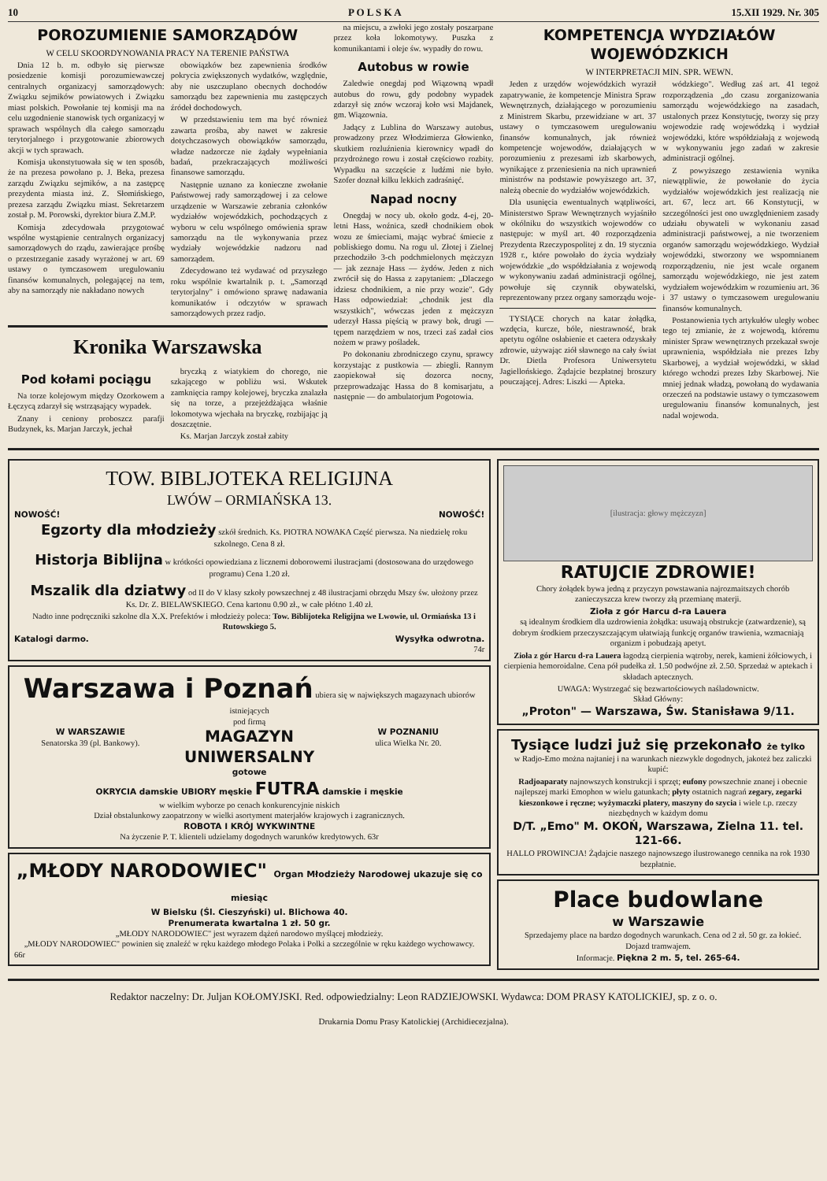10 P O L S K A 15.XII 1929. Nr. 305
POROZUMIENIE SAMORZĄDÓW
W CELU SKOORDYNOWANIA PRACY NA TERENIE PAŃSTWA
Dnia 12 b. m. odbyło się pierwsze posiedzenie komisji porozumiewawczej centralnych organizacyj samorządowych: Związku sejmików powiatowych i Związku miast polskich. Powołanie tej komisji ma na celu uzgodnienie stanowisk tych organizacyj w sprawach wspólnych dla całego samorządu terytorjalnego i przygotowanie zbiorowych akcji w tych sprawach.
Komisja ukonstytuowała się w ten sposób, że na prezesa powołano p. J. Beka, prezesa zarządu Związku sejmików, a na zastępcę prezydenta miasta inż. Z. Słomińskiego, prezesa zarządu Związku miast. Sekretarzem został p. M. Porowski, dyrektor biura Z.M.P.
Komisja zdecydowała przygotować wspólne wystąpienie centralnych organizacyj samorządowych do rządu, zawierające prośbę o przestrzeganie zasady wyrażonej w art. 69 ustawy o tymczasowem uregulowaniu finansów komunalnych, polegającej na tem, aby na samorządy nie nakładano nowych
obowiązków bez zapewnienia środków pokrycia zwiększonych wydatków, względnie, aby nie uszczuplano obecnych dochodów samorządu bez zapewnienia mu zastępczych źródeł dochodowych.
W przedstawieniu tem ma być również zawarta prośba, aby nawet w zakresie dotychczasowych obowiązków samorządu, władze nadzorcze nie żądały wypełniania badań, przekraczających możliwości finansowe samorządu.
Następnie uznano za konieczne zwołanie Państwowej rady samorządowej i za celowe urządzenie w Warszawie zebrania członków wydziałów wojewódzkich, pochodzących z wyboru w celu wspólnego omówienia spraw samorządu na tle wykonywania przez wydziały wojewódzkie nadzoru nad samorządem.
Zdecydowano też wydawać od przyszłego roku wspólnie kwartalnik p. t. „Samorząd terytorjalny" i omówiono sprawę nadawania komunikatów i odczytów w sprawach samorządowych przez radjo.
Kronika Warszawska
Pod kołami pociągu
Na torze kolejowym między Ozorkowem a Łęczycą zdarzył się wstrząsający wypadek.
Znany i ceniony proboszcz parafji Budzynek, ks. Marjan Jarczyk, jechał
bryczką z wiatykiem do chorego, nie szkającego w pobliżu wsi. Wskutek zamknięcia rampy kolejowej, bryczka znalazła się na torze, a przejeżdżająca właśnie lokomotywa wjechała na bryczkę, rozbijając ją doszczętnie.
Ks. Marjan Jarczyk został zabity
na miejscu, a zwłoki jego zostały poszarpane przez koła lokomotywy. Puszka z komunikantami i oleje św. wypadły do rowu.
Autobus w rowie
Zaledwie onegdaj pod Wiązowną wpadł autobus do rowu, gdy podobny wypadek zdarzył się znów wczoraj koło wsi Majdanek, gm. Wiązownia.
Jadący z Lublina do Warszawy autobus, prowadzony przez Włodzimierza Głowienko, skutkiem rozluźnienia kierownicy wpadł do przydrożnego rowu i został częściowo rozbity. Wypadku na szczęście z ludźmi nie było. Szofer doznał kilku lekkich zadraśnięć.
Napad nocny
Onegdaj w nocy ub. około godz. 4-ej, 20-letni Hass, woźnica, szedł chodnikiem obok wozu ze śmieciami, mając wybrać śmiecie z pobliskiego domu. Na rogu ul. Złotej i Zielnej przechodziło 3-ch podchmielonych mężczyzn — jak zeznaje Hass — żydów. Jeden z nich zwrócił się do Hassa z zapytaniem: „Dlaczego idziesz chodnikiem, a nie przy wozie". Gdy Hass odpowiedział: „chodnik jest dla wszystkich", wówczas jeden z mężczyzn uderzył Hassa pięścią w prawy bok, drugi — tępem narzędziem w nos, trzeci zaś zadał cios nożem w prawy pośladek.
Po dokonaniu zbrodniczego czynu, sprawcy korzystając z pustkowia — zbiegli. Rannym zaopiekował się dozorca nocny, przeprowadzając Hassa do 8 komisarjatu, a następnie — do ambulatorjum Pogotowia.
KOMPETENCJA WYDZIAŁÓW WOJEWÓDZKICH
W INTERPRETACJI MIN. SPR. WEWN.
Jeden z urzędów wojewódzkich wyraził zapatrywanie, że kompetencje Ministra Spraw Wewnętrznych, działającego w porozumieniu z Ministrem Skarbu, przewidziane w art. 37 ustawy o tymczasowem uregulowaniu finansów komunalnych, jak również kompetencje wojewodów, działających w porozumieniu z prezesami izb skarbowych, wynikające z przeniesienia na nich uprawnień ministrów na podstawie powyższego art. 37, należą obecnie do wydziałów wojewódzkich.
Dla usunięcia ewentualnych wątpliwości, Ministerstwo Spraw Wewnętrznych wyjaśniło w okólniku do wszystkich wojewodów co następuje: w myśl art. 40 rozporządzenia Prezydenta Rzeczypospolitej z dn. 19 stycznia 1928 r., które powołało do życia wydziały wojewódzkie „do współdziałania z wojewodą w wykonywaniu zadań administracji ogólnej, powołuje się czynnik obywatelski, reprezentowany przez organy samorządu woje-
TYSIĄCE chorych na katar żołądka, wzdęcia, kurcze, bóle, niestrawność, brak apetytu ogólne osłabienie et caetera odzyskały zdrowie, używając ziół sławnego na cały świat Dr. Dietla Profesora Uniwersytetu Jagiellońskiego. Żądajcie bezpłatnej broszury pouczającej. Adres: Liszki — Apteka.
wódzkiego". Według zaś art. 41 tegoż rozporządzenia „do czasu zorganizowania samorządu wojewódzkiego na zasadach, ustalonych przez Konstytucję, tworzy się przy wojewodzie radę wojewódzką i wydział wojewódzki, które współdziałają z wojewodą w wykonywaniu jego zadań w zakresie administracji ogólnej.
Z powyższego zestawienia wynika niewątpliwie, że powołanie do życia wydziałów wojewódzkich jest realizacją nie art. 67, lecz art. 66 Konstytucji, w szczególności jest ono uwzględnieniem zasady udziału obywateli w wykonaniu zasad administracji państwowej, a nie tworzeniem organów samorządu wojewódzkiego. Wydział wojewódzki, stworzony we wspomnianem rozporządzeniu, nie jest wcale organem samorządu wojewódzkiego, nie jest zatem wydziałem wojewódzkim w rozumieniu art. 36 i 37 ustawy o tymczasowem uregulowaniu finansów komunalnych.
Postanowienia tych artykułów uległy wobec tego tej zmianie, że z wojewodą, któremu minister Spraw wewnętrznych przekazał swoje uprawnienia, współdziała nie prezes Izby Skarbowej, a wydział wojewódzki, w skład którego wchodzi prezes Izby Skarbowej. Nie mniej jednak władzą, powołaną do wydawania orzeczeń na podstawie ustawy o tymczasowem uregulowaniu finansów komunalnych, jest nadal wojewoda.
TOW. BIBLJOTEKA RELIGIJNA
LWÓW – ORMIAŃSKA 13.
NOWOŚĆ! NOWOŚĆ!
Egzorty dla młodzieży szkół średnich. Ks. PIOTRA NOWAKA Część pierwsza. Na niedzielę roku szkolnego. Cena 8 zł.
Historja Biblijna w krótkości opowiedziana z licznemi doborowemi ilustracjami (dostosowana do urzędowego programu) Cena 1.20 zł.
Mszalik dla dziatwy od II do V klasy szkoły powszechnej z 48 ilustracjami obrzędu Mszy św. ułożony przez Ks. Dr. Z. BIELAWSKIEGO. Cena kartonu 0.90 zł., w całe płótno 1.40 zł.
Nadto inne podręczniki szkolne dla X.X. Prefektów i młodzieży poleca: Tow. Biblijoteka Religijna we Lwowie, ul. Ormiańska 13 i Rutowskiego 5.
Katalogi darmo. Wysyłka odwrotna.
74r
Warszawa i Poznań ubiera się w największych magazynach ubiorów istniejących
pod firmą
W WARSZAWIE
Senatorska 39 (pl. Bankowy).
MAGAZYN UNIWERSALNY
W POZNANIU
ulica Wielka Nr. 20.
gotowe
OKRYCIA damskie UBIORY męskie FUTRA damskie i męskie
w wielkim wyborze po cenach konkurencyjnie niskich
Dział obstalunkowy zaopatrzony w wielki asortyment materjałów krajowych i zagranicznych.
ROBOTA I KRÓJ WYKWINTNE
Na życzenie P. T. klienteli udzielamy dogodnych warunków kredytowych. 63r
„MŁODY NARODOWIEC" Organ Młodzieży Narodowej ukazuje się co miesiąc
W Bielsku (Śl. Cieszyński) ul. Blichowa 40.
Prenumerata kwartalna 1 zł. 50 gr.
„MŁODY NARODOWIEC" jest wyrazem dążeń narodowo myślącej młodzieży.
„MŁODY NARODOWIEC" powinien się znaleźć w ręku każdego młodego Polaka i Polki a szczególnie w ręku każdego wychowawcy.
66r
[ilustracja: głowy mężczyzn]
RATUJCIE ZDROWIE!
Chory żołądek bywa jedną z przyczyn powstawania najrozmaitszych chorób zanieczyszcza krew tworzy złą przemianę materji.
Zioła z gór Harcu d-ra Lauera
są idealnym środkiem dla uzdrowienia żołądka: usuwają obstrukcje (zatwardzenie), są dobrym środkiem przeczyszczającym ułatwiają funkcję organów trawienia, wzmacniają organizm i pobudzają apetyt.
Zioła z gór Harcu d-ra Lauera łagodzą cierpienia wątroby, nerek, kamieni żółciowych, i cierpienia hemoroidalne. Cena pół pudełka zł. 1.50 podwójne zł. 2.50. Sprzedaż w aptekach i składach aptecznych.
UWAGA: Wystrzegać się bezwartościowych naśladownictw.
Skład Główny:
„Proton" — Warszawa, Św. Stanisława 9/11.
Tysiące ludzi już się przekonało że tylko
w Radjo-Emo można najtaniej i na warunkach niezwykle dogodnych, jakoteż bez zaliczki kupić:
Radjoaparaty najnowszych konstrukcji i sprzęt; eufony powszechnie znanej i obecnie najlepszej marki Emophon w wielu gatunkach; płyty ostatnich nagrań zegary, zegarki kieszonkowe i ręczne; wyżymaczki platery, maszyny do szycia i wiele t.p. rzeczy niezbędnych w każdym domu
D/T. „Emo" M. OKOŃ, Warszawa, Zielna 11. tel. 121-66.
HALLO PROWINCJA! Żądajcie naszego najnowszego ilustrowanego cennika na rok 1930 bezpłatnie.
Place budowlane
w Warszawie
Sprzedajemy place na bardzo dogodnych warunkach. Cena od 2 zł. 50 gr. za łokieć. Dojazd tramwajem.
Informacje. Piękna 2 m. 5, tel. 265-64.
Redaktor naczelny: Dr. Juljan KOŁOMYJSKI. Red. odpowiedzialny: Leon RADZIEJOWSKI. Wydawca: DOM PRASY KATOLICKIEJ, sp. z o. o.
Drukarnia Domu Prasy Katolickiej (Archidiecezjalna).